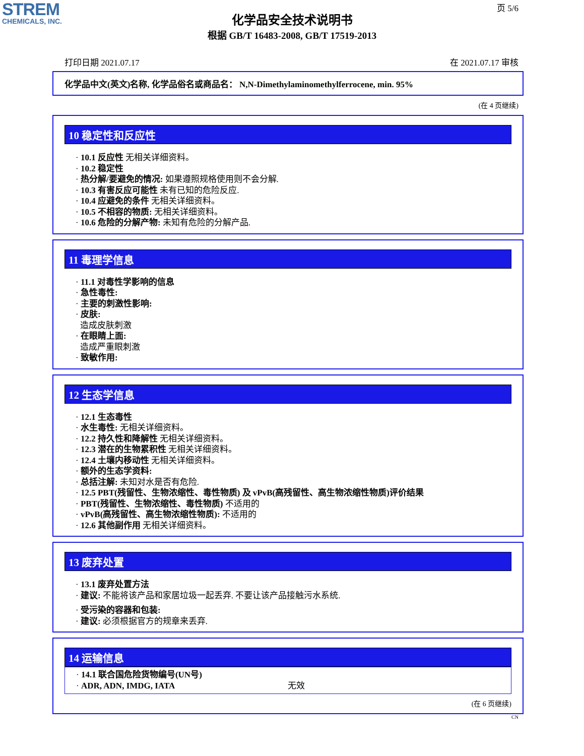STREM
CHEMICALS, INC.
页 5/6
化学品安全技术说明书
根据 GB/T 16483-2008, GB/T 17519-2013
打印日期 2021.07.17 在 2021.07.17 审核
化学品中文(英文)名称, 化学品俗名或商品名： N,N-Dimethylaminomethylferrocene, min. 95%
(在 4 页继续)
10 稳定性和反应性
· 10.1 反应性 无相关详细资料。
· 10.2 稳定性
· 热分解/要避免的情况: 如果遵照规格使用则不会分解.
· 10.3 有害反应可能性 未有已知的危险反应.
· 10.4 应避免的条件 无相关详细资料。
· 10.5 不相容的物质: 无相关详细资料。
· 10.6 危险的分解产物: 未知有危险的分解产品.
11 毒理学信息
· 11.1 对毒性学影响的信息
· 急性毒性:
· 主要的刺激性影响:
· 皮肤:
造成皮肤刺激
· 在眼睛上面:
造成严重眼刺激
· 致敏作用:
12 生态学信息
· 12.1 生态毒性
· 水生毒性: 无相关详细资料。
· 12.2 持久性和降解性 无相关详细资料。
· 12.3 潜在的生物累积性 无相关详细资料。
· 12.4 土壤内移动性 无相关详细资料。
· 额外的生态学资料:
· 总括注解: 未知对水是否有危险.
· 12.5 PBT(残留性、生物浓缩性、毒性物质) 及 vPvB(高残留性、高生物浓缩性物质)评价结果
· PBT(残留性、生物浓缩性、毒性物质) 不适用的
· vPvB(高残留性、高生物浓缩性物质): 不适用的
· 12.6 其他副作用 无相关详细资料。
13 废弃处置
· 13.1 废弃处置方法
· 建议: 不能将该产品和家居垃圾一起丢弃. 不要让该产品接触污水系统.
· 受污染的容器和包装:
· 建议: 必须根据官方的规章来丢弃.
14 运输信息
· 14.1 联合国危险货物编号(UN号)
· ADR, ADN, IMDG, IATA 无效
(在 6 页继续)
CN